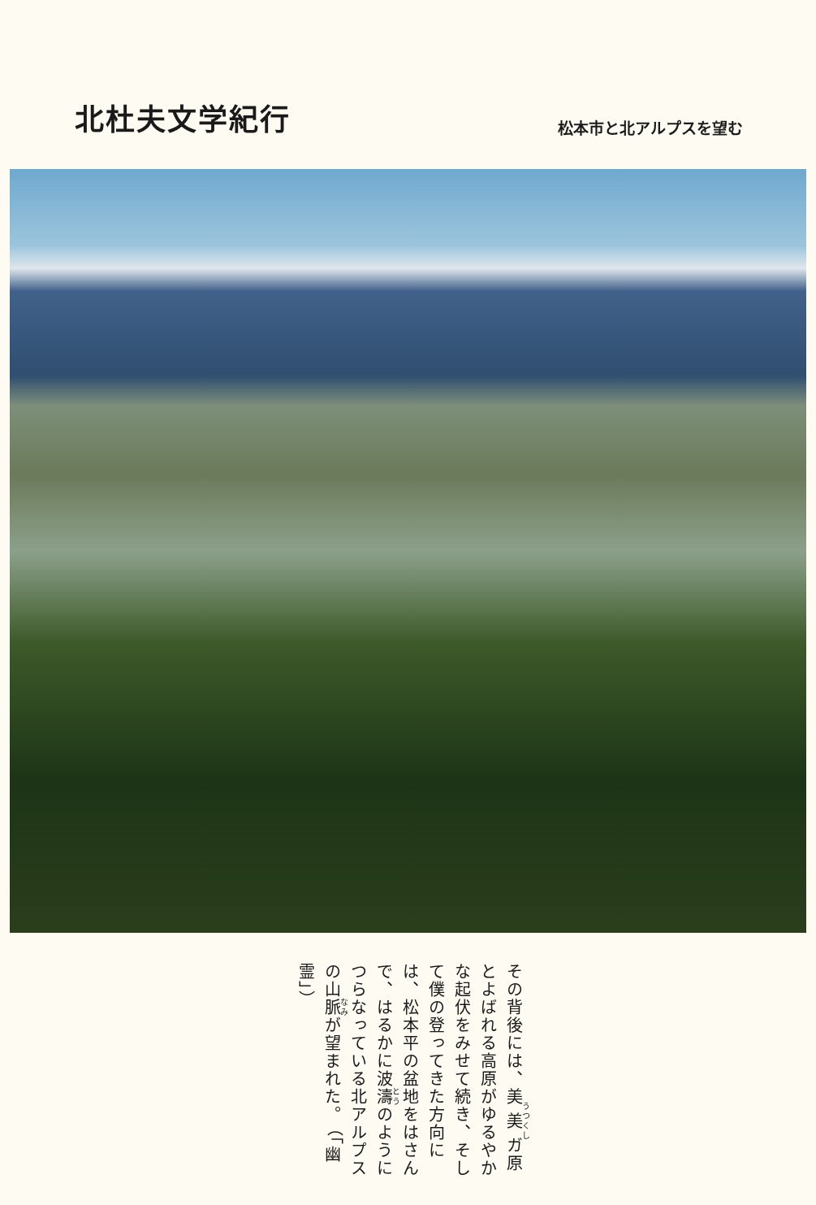北杜夫文学紀行
松本市と北アルプスを望む
その背後には、美美ガ原とよばれる高原がゆるやかな起伏をみせて続き、そして僕の登ってきた方向には、松本平の盆地をはさんで、はるかに波濤のようにつらなっている北アルプスの山脈が望まれた。 （「幽霊」）